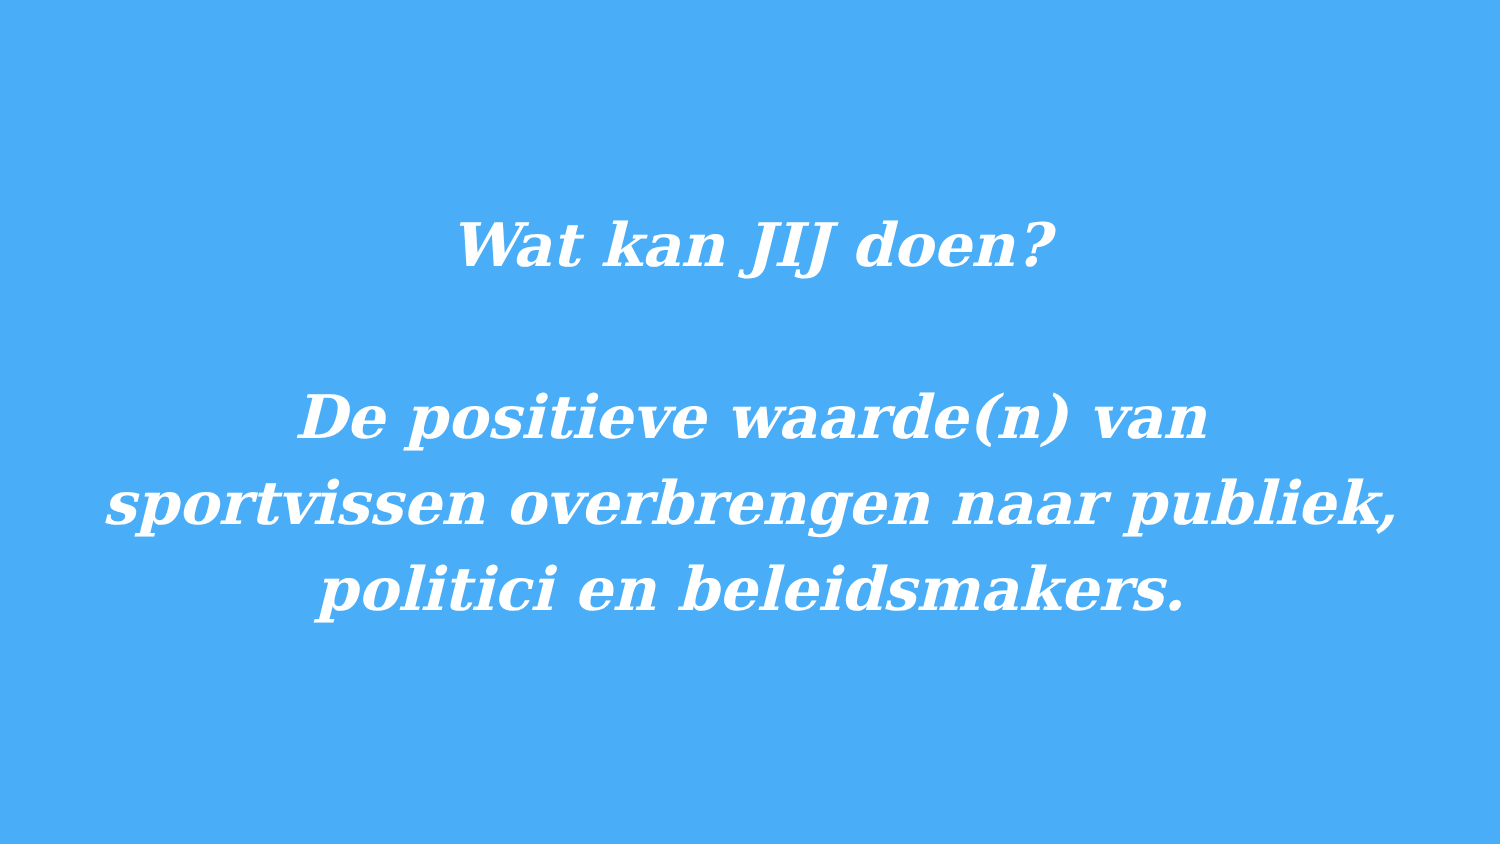Wat kan JIJ doen?
De positieve waarde(n) van
sportvissen overbrengen naar publiek,
politici en beleidsmakers.